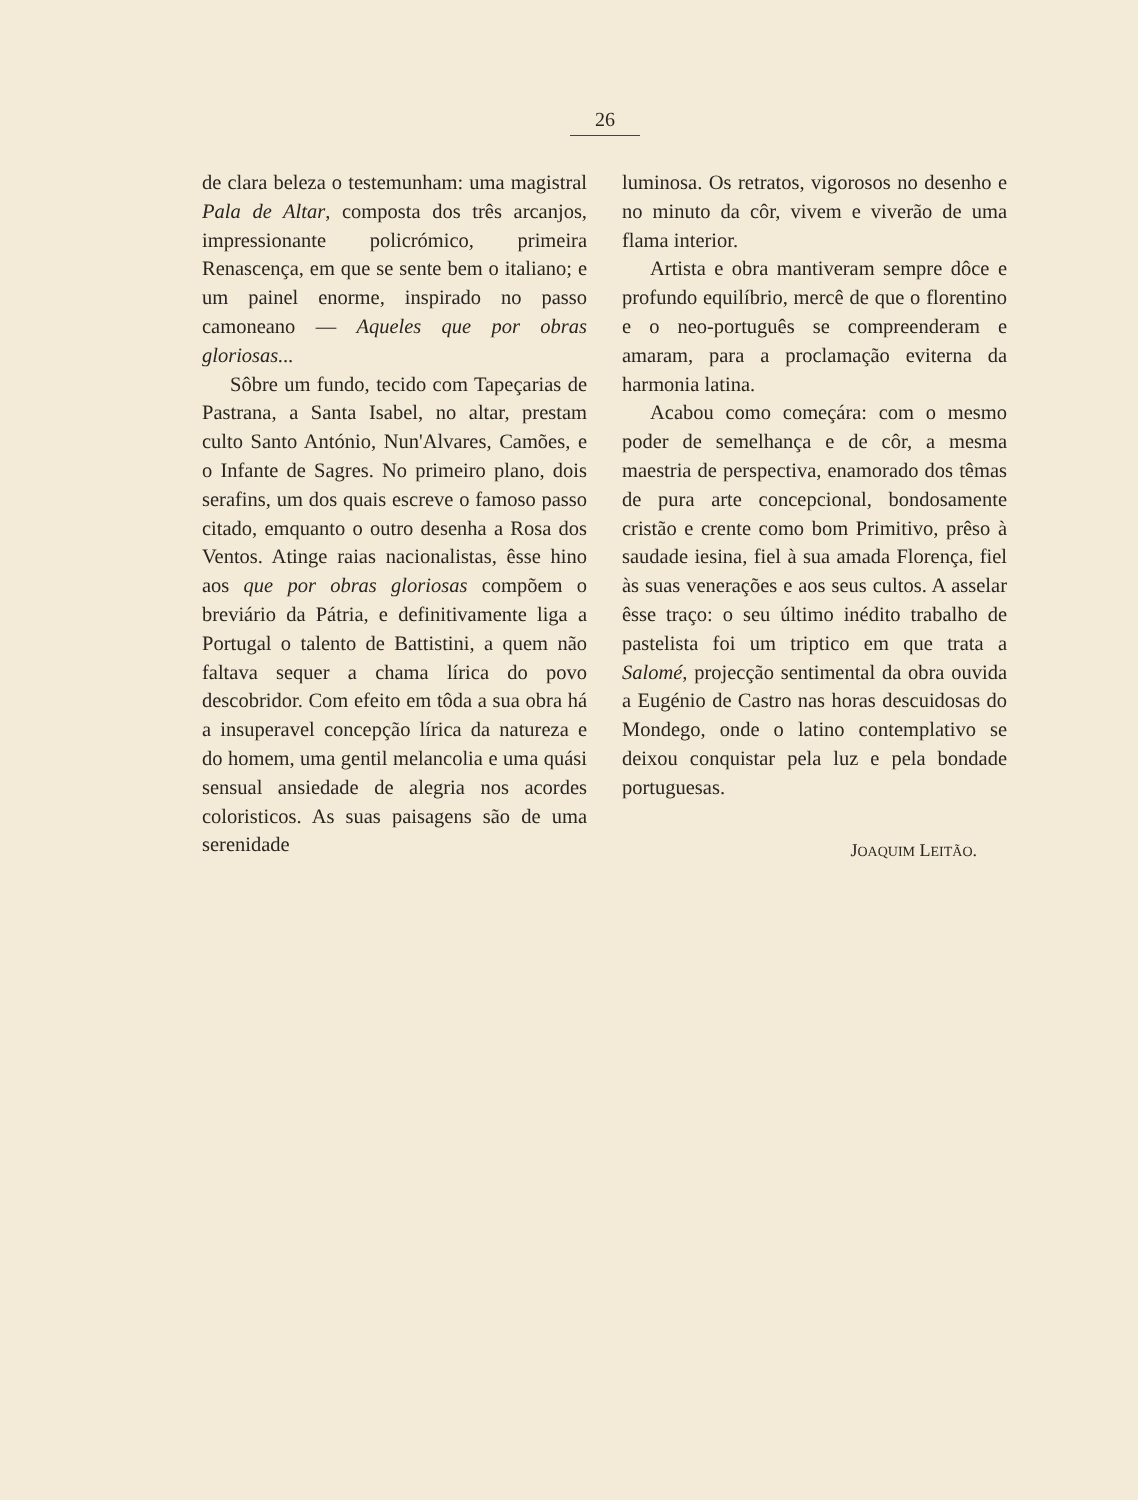26
de clara beleza o testemunham: uma magistral Pala de Altar, composta dos três arcanjos, impressionante policrómico, primeira Renascença, em que se sente bem o italiano; e um painel enorme, inspirado no passo camoneano — Aqueles que por obras gloriosas...
Sôbre um fundo, tecido com Tapeçarias de Pastrana, a Santa Isabel, no altar, prestam culto Santo António, Nun'Alvares, Camões, e o Infante de Sagres. No primeiro plano, dois serafins, um dos quais escreve o famoso passo citado, emquanto o outro desenha a Rosa dos Ventos. Atinge raias nacionalistas, êsse hino aos que por obras gloriosas compõem o breviário da Pátria, e definitivamente liga a Portugal o talento de Battistini, a quem não faltava sequer a chama lírica do povo descobridor. Com efeito em tôda a sua obra há a insuperavel concepção lírica da natureza e do homem, uma gentil melancolia e uma quási sensual ansiedade de alegria nos acordes coloristicos. As suas paisagens são de uma serenidade
luminosa. Os retratos, vigorosos no desenho e no minuto da côr, vivem e viverão de uma flama interior.
Artista e obra mantiveram sempre dôce e profundo equilíbrio, mercê de que o florentino e o neo-português se compreenderam e amaram, para a proclamação eviterna da harmonia latina.
Acabou como começára: com o mesmo poder de semelhança e de côr, a mesma maestria de perspectiva, enamorado dos têmas de pura arte concepcional, bondosamente cristão e crente como bom Primitivo, prêso à saudade iesina, fiel à sua amada Florença, fiel às suas venerações e aos seus cultos. A asselar êsse traço: o seu último inédito trabalho de pastelista foi um triptico em que trata a Salomé, projecção sentimental da obra ouvida a Eugénio de Castro nas horas descuidosas do Mondego, onde o latino contemplativo se deixou conquistar pela luz e pela bondade portuguesas.
JOAQUIM LEITÃO.